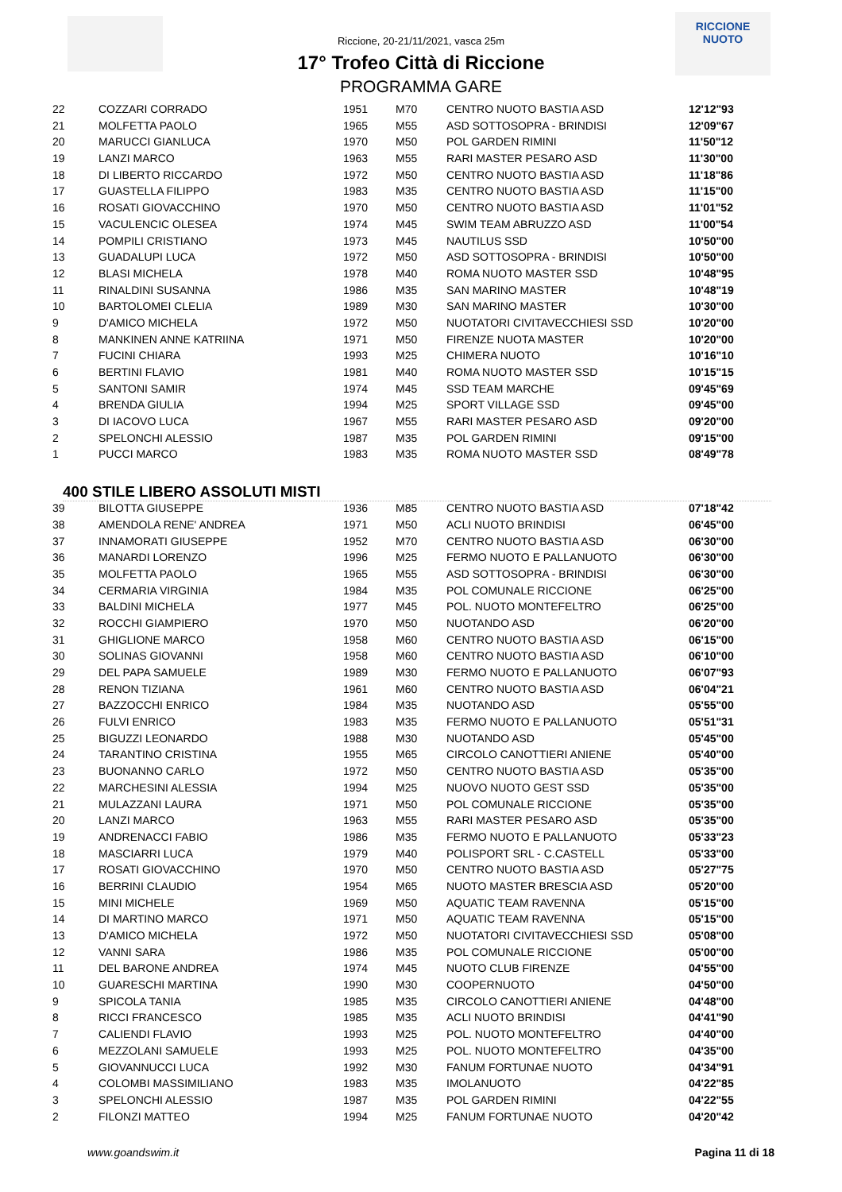RICCIONE NUOTO
Riccione, 20-21/11/2021, vasca 25m
17° Trofeo Città di Riccione
PROGRAMMA GARE
| 22 | COZZARI CORRADO | 1951 | M70 | CENTRO NUOTO BASTIA ASD | 12'12"93 |
| 21 | MOLFETTA PAOLO | 1965 | M55 | ASD SOTTOSOPRA - BRINDISI | 12'09"67 |
| 20 | MARUCCI GIANLUCA | 1970 | M50 | POL GARDEN RIMINI | 11'50"12 |
| 19 | LANZI MARCO | 1963 | M55 | RARI MASTER PESARO ASD | 11'30"00 |
| 18 | DI LIBERTO RICCARDO | 1972 | M50 | CENTRO NUOTO BASTIA ASD | 11'18"86 |
| 17 | GUASTELLA FILIPPO | 1983 | M35 | CENTRO NUOTO BASTIA ASD | 11'15"00 |
| 16 | ROSATI GIOVACCHINO | 1970 | M50 | CENTRO NUOTO BASTIA ASD | 11'01"52 |
| 15 | VACULENCIC OLESEA | 1974 | M45 | SWIM TEAM ABRUZZO ASD | 11'00"54 |
| 14 | POMPILI CRISTIANO | 1973 | M45 | NAUTILUS SSD | 10'50"00 |
| 13 | GUADALUPI LUCA | 1972 | M50 | ASD SOTTOSOPRA - BRINDISI | 10'50"00 |
| 12 | BLASI MICHELA | 1978 | M40 | ROMA NUOTO MASTER SSD | 10'48"95 |
| 11 | RINALDINI SUSANNA | 1986 | M35 | SAN MARINO MASTER | 10'48"19 |
| 10 | BARTOLOMEI CLELIA | 1989 | M30 | SAN MARINO MASTER | 10'30"00 |
| 9 | D'AMICO MICHELA | 1972 | M50 | NUOTATORI CIVITAVECCHIESI SSD | 10'20"00 |
| 8 | MANKINEN ANNE KATRIINA | 1971 | M50 | FIRENZE NUOTA MASTER | 10'20"00 |
| 7 | FUCINI CHIARA | 1993 | M25 | CHIMERA NUOTO | 10'16"10 |
| 6 | BERTINI FLAVIO | 1981 | M40 | ROMA NUOTO MASTER SSD | 10'15"15 |
| 5 | SANTONI SAMIR | 1974 | M45 | SSD TEAM MARCHE | 09'45"69 |
| 4 | BRENDA GIULIA | 1994 | M25 | SPORT VILLAGE SSD | 09'45"00 |
| 3 | DI IACOVO LUCA | 1967 | M55 | RARI MASTER PESARO ASD | 09'20"00 |
| 2 | SPELONCHI ALESSIO | 1987 | M35 | POL GARDEN RIMINI | 09'15"00 |
| 1 | PUCCI MARCO | 1983 | M35 | ROMA NUOTO MASTER SSD | 08'49"78 |
400 STILE LIBERO ASSOLUTI MISTI
| 39 | BILOTTA GIUSEPPE | 1936 | M85 | CENTRO NUOTO BASTIA ASD | 07'18"42 |
| 38 | AMENDOLA RENE' ANDREA | 1971 | M50 | ACLI NUOTO BRINDISI | 06'45"00 |
| 37 | INNAMORATI GIUSEPPE | 1952 | M70 | CENTRO NUOTO BASTIA ASD | 06'30"00 |
| 36 | MANARDI LORENZO | 1996 | M25 | FERMO NUOTO E PALLANUOTO | 06'30"00 |
| 35 | MOLFETTA PAOLO | 1965 | M55 | ASD SOTTOSOPRA - BRINDISI | 06'30"00 |
| 34 | CERMARIA VIRGINIA | 1984 | M35 | POL COMUNALE RICCIONE | 06'25"00 |
| 33 | BALDINI MICHELA | 1977 | M45 | POL. NUOTO MONTEFELTRO | 06'25"00 |
| 32 | ROCCHI GIAMPIERO | 1970 | M50 | NUOTANDO ASD | 06'20"00 |
| 31 | GHIGLIONE MARCO | 1958 | M60 | CENTRO NUOTO BASTIA ASD | 06'15"00 |
| 30 | SOLINAS GIOVANNI | 1958 | M60 | CENTRO NUOTO BASTIA ASD | 06'10"00 |
| 29 | DEL PAPA SAMUELE | 1989 | M30 | FERMO NUOTO E PALLANUOTO | 06'07"93 |
| 28 | RENON TIZIANA | 1961 | M60 | CENTRO NUOTO BASTIA ASD | 06'04"21 |
| 27 | BAZZOCCHI ENRICO | 1984 | M35 | NUOTANDO ASD | 05'55"00 |
| 26 | FULVI ENRICO | 1983 | M35 | FERMO NUOTO E PALLANUOTO | 05'51"31 |
| 25 | BIGUZZI LEONARDO | 1988 | M30 | NUOTANDO ASD | 05'45"00 |
| 24 | TARANTINO CRISTINA | 1955 | M65 | CIRCOLO CANOTTIERI ANIENE | 05'40"00 |
| 23 | BUONANNO CARLO | 1972 | M50 | CENTRO NUOTO BASTIA ASD | 05'35"00 |
| 22 | MARCHESINI ALESSIA | 1994 | M25 | NUOVO NUOTO GEST SSD | 05'35"00 |
| 21 | MULAZZANI LAURA | 1971 | M50 | POL COMUNALE RICCIONE | 05'35"00 |
| 20 | LANZI MARCO | 1963 | M55 | RARI MASTER PESARO ASD | 05'35"00 |
| 19 | ANDRENACCI FABIO | 1986 | M35 | FERMO NUOTO E PALLANUOTO | 05'33"23 |
| 18 | MASCIARRI LUCA | 1979 | M40 | POLISPORT SRL - C.CASTELL | 05'33"00 |
| 17 | ROSATI GIOVACCHINO | 1970 | M50 | CENTRO NUOTO BASTIA ASD | 05'27"75 |
| 16 | BERRINI CLAUDIO | 1954 | M65 | NUOTO MASTER BRESCIA ASD | 05'20"00 |
| 15 | MINI MICHELE | 1969 | M50 | AQUATIC TEAM RAVENNA | 05'15"00 |
| 14 | DI MARTINO MARCO | 1971 | M50 | AQUATIC TEAM RAVENNA | 05'15"00 |
| 13 | D'AMICO MICHELA | 1972 | M50 | NUOTATORI CIVITAVECCHIESI SSD | 05'08"00 |
| 12 | VANNI SARA | 1986 | M35 | POL COMUNALE RICCIONE | 05'00"00 |
| 11 | DEL BARONE ANDREA | 1974 | M45 | NUOTO CLUB FIRENZE | 04'55"00 |
| 10 | GUARESCHI MARTINA | 1990 | M30 | COOPERNUOTO | 04'50"00 |
| 9 | SPICOLA TANIA | 1985 | M35 | CIRCOLO CANOTTIERI ANIENE | 04'48"00 |
| 8 | RICCI FRANCESCO | 1985 | M35 | ACLI NUOTO BRINDISI | 04'41"90 |
| 7 | CALIENDI FLAVIO | 1993 | M25 | POL. NUOTO MONTEFELTRO | 04'40"00 |
| 6 | MEZZOLANI SAMUELE | 1993 | M25 | POL. NUOTO MONTEFELTRO | 04'35"00 |
| 5 | GIOVANNUCCI LUCA | 1992 | M30 | FANUM FORTUNAE NUOTO | 04'34"91 |
| 4 | COLOMBI MASSIMILIANO | 1983 | M35 | IMOLANUOTO | 04'22"85 |
| 3 | SPELONCHI ALESSIO | 1987 | M35 | POL GARDEN RIMINI | 04'22"55 |
| 2 | FILONZI MATTEO | 1994 | M25 | FANUM FORTUNAE NUOTO | 04'20"42 |
www.goandswim.it Pagina 11 di 18